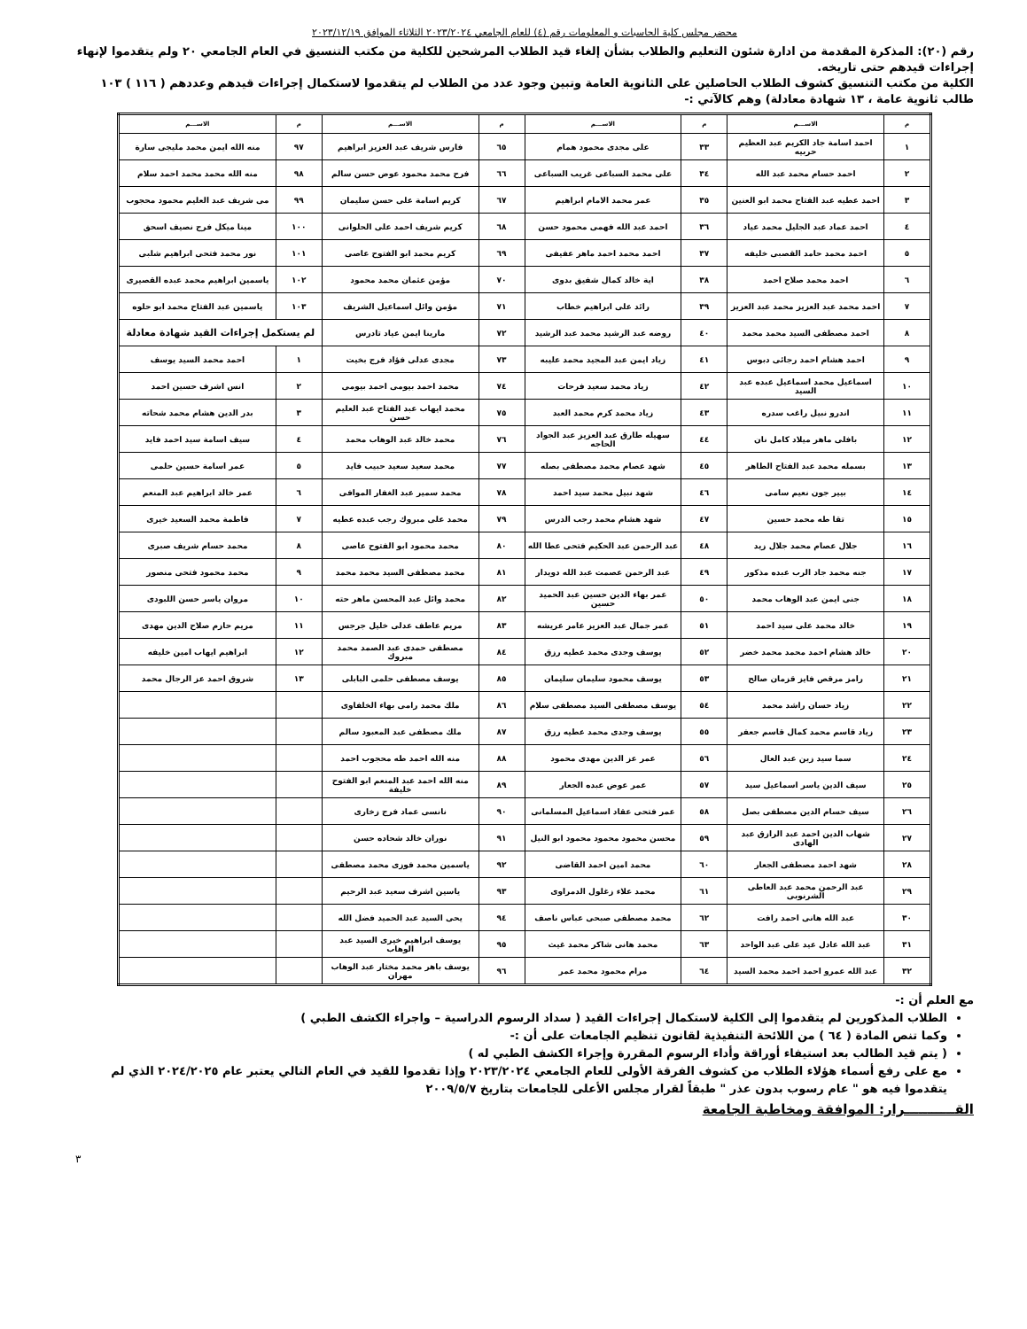محضر مجلس كلية الحاسبات و المعلومات رقم (٤) للعام الجامعي ٢٠٢٣/٢٠٢٤ الثلاثاء الموافق ٢٠٢٣/١٢/١٩
رقم (٢٠): المذكرة المقدمة من ادارة شئون التعليم والطلاب بشأن إلغاء قيد الطلاب المرشحين للكلية من مكتب التنسيق في العام الجامعي ٢٠ ولم يتقدموا لإنهاء إجراءات قيدهم حتى تاريخه.
الكلية من مكتب التنسيق كشوف الطلاب الحاصلين على الثانوية العامة وتبين وجود عدد من الطلاب لم يتقدموا لاستكمال إجراءات قيدهم وعددهم ( ١١٦ ) ١٠٣ طالب ثانوية عامة ، ١٣ شهادة معادلة) وهم كالآتي :-
| م | الاســـم | م | الاســـم | م | الاســـم | م | الاســـم |
| --- | --- | --- | --- | --- | --- | --- | --- |
| ١ | احمد اسامة جاد الكريم عبد العظيم حربيه | ٣٣ | على مجدى محمود همام | ٦٥ | فارس شريف عبد العزيز ابراهيم | ٩٧ | منه الله ايمن محمد مليجى سارة |
| ٢ | احمد حسام محمد عبد الله | ٣٤ | على محمد السباعى غريب السباعى | ٦٦ | فرح محمد محمود عوض حسن سالم | ٩٨ | منه الله محمد محمد احمد سلام |
| ٣ | احمد عطيه عبد الفتاح محمد ابو العنين | ٣٥ | عمر محمد الامام ابراهيم | ٦٧ | كريم اسامة على حسن سليمان | ٩٩ | مى شريف عبد العليم محمود محجوب |
| ٤ | احمد عماد عبد الجليل محمد عياد | ٣٦ | احمد عبد الله فهمى محمود حسن | ٦٨ | كريم شريف احمد على الحلوانى | ١٠٠ | مينا ميكل فرج نصيف اسحق |
| ٥ | احمد محمد حامد القصبى خليفه | ٣٧ | احمد محمد احمد ماهر عفيفى | ٦٩ | كريم محمد ابو الفتوح عاصى | ١٠١ | نور محمد فتحى ابراهيم شلبى |
| ٦ | احمد محمد صلاح احمد | ٣٨ | اية خالد كمال شفيق بدوى | ٧٠ | مؤمن عثمان محمد محمود | ١٠٢ | ياسمين ابراهيم محمد عبده القصيرى |
| ٧ | احمد محمد عبد العزيز محمد عبد العزيز | ٣٩ | رائد على ابراهيم خطاب | ٧١ | مؤمن وائل اسماعيل الشريف | ١٠٣ | ياسمين عبد الفتاح محمد ابو حلوه |
| ٨ | احمد مصطفى السيد محمد محمد | ٤٠ | روضه عبد الرشيد محمد عبد الرشيد | ٧٢ | مارينا ايمن عياد تادرس | لم يستكمل إجراءات القيد شهادة معادلة | |
| ٩ | احمد هشام احمد رجائى دبوس | ٤١ | زياد ايمن عبد المجيد محمد عليبه | ٧٣ | مجدى عدلى فؤاد فرج بخيت | ١ | احمد محمد السيد يوسف |
| ١٠ | اسماعيل محمد اسماعيل عبده عبد السيد | ٤٢ | زياد محمد سعيد فرحات | ٧٤ | محمد احمد بيومى احمد بيومى | ٢ | انس اشرف حسين احمد |
| ١١ | اندرو نبيل راغب سدره | ٤٣ | زياد محمد كرم محمد العبد | ٧٥ | محمد ايهاب عبد الفتاح عبد العليم حسن | ٣ | بدر الدين هشام محمد شحاته |
| ١٢ | بافلى ماهر ميلاد كامل نان | ٤٤ | سهيله طارق عبد العزيز عبد الجواد الحاجه | ٧٦ | محمد خالد عبد الوهاب محمد | ٤ | سيف اسامة سيد احمد فايد |
| ١٣ | بسمله محمد عبد الفتاح الطاهر | ٤٥ | شهد عصام محمد مصطفى بصله | ٧٧ | محمد سعيد سعيد حبيب فايد | ٥ | عمر اسامة حسين حلمى |
| ١٤ | بيير جون نعيم سامى | ٤٦ | شهد نبيل محمد سيد احمد | ٧٨ | محمد سمير عبد الغفار الموافى | ٦ | عمر خالد ابراهيم عبد المنعم |
| ١٥ | تقا طه محمد حسين | ٤٧ | شهد هشام محمد رجب الدرس | ٧٩ | محمد على مبروك رجب عبده عطيه | ٧ | فاطمة محمد السعيد خيرى |
| ١٦ | جلال عصام محمد جلال زيد | ٤٨ | عبد الرحمن عبد الحكيم فتحى عطا الله | ٨٠ | محمد محمود ابو الفتوح عاصى | ٨ | محمد حسام شريف صبرى |
| ١٧ | جنه محمد جاد الرب عبده مذكور | ٤٩ | عبد الرحمن عصمت عبد الله دويدار | ٨١ | محمد مصطفى السيد محمد محمد | ٩ | محمد محمود فتحى منصور |
| ١٨ | جنى ايمن عبد الوهاب محمد | ٥٠ | عمر بهاء الدين حسين عبد الحميد حسين | ٨٢ | محمد وائل عبد المحسن ماهر حته | ١٠ | مروان ياسر حسن اللبودى |
| ١٩ | خالد محمد على سيد احمد | ٥١ | عمر جمال عبد العزيز عامر عريشه | ٨٣ | مريم عاطف عدلى خليل جرجس | ١١ | مريم حازم صلاح الدين مهدى |
| ٢٠ | خالد هشام احمد محمد محمد خضر | ٥٢ | يوسف وجدى محمد عطيه رزق | ٨٤ | مصطفى حمدى عبد الصمد محمد مبروك | ١٢ | ابراهيم ايهاب امين خليفه |
| ٢١ | رامز مرقص فايز قزمان صالح | ٥٣ | يوسف محمود سليمان سليمان | ٨٥ | يوسف مصطفى حلمى البابلى | ١٣ | شروق احمد عز الرجال محمد |
| ٢٢ | زياد حسان راشد محمد | ٥٤ | يوسف مصطفى السيد مصطفى سلام | ٨٦ | ملك محمد رامى بهاء الخلفاوى | | |
| ٢٣ | زياد قاسم محمد كمال قاسم جعفر | ٥٥ | يوسف وجدى محمد عطيه رزق | ٨٧ | ملك مصطفى عبد المعبود سالم | | |
| ٢٤ | سما سيد زين عبد العال | ٥٦ | عمر عز الدين مهدى محمود | ٨٨ | منه الله احمد طه محجوب احمد | | |
| ٢٥ | سيف الدين ياسر اسماعيل سيد | ٥٧ | عمر عوض عبده الجعار | ٨٩ | منه الله احمد عبد المنعم ابو الفتوح خليفة | | |
| ٢٦ | سيف حسام الدين مصطفى بصل | ٥٨ | عمر فتحى عقاد اسماعيل المسلمانى | ٩٠ | نانسى عماد فرج زخارى | | |
| ٢٧ | شهاب الدين احمد عبد الرازق عبد الهادى | ٥٩ | محسن محمود محمود محمود ابو النيل | ٩١ | نوران خالد شحاده حسن | | |
| ٢٨ | شهد احمد مصطفى الجعار | ٦٠ | محمد امين احمد القاضى | ٩٢ | ياسمين محمد فوزى محمد مصطفى | | |
| ٢٩ | عبد الرحمن محمد عبد العاطى الشرنوبى | ٦١ | محمد علاء زغلول الدمراوى | ٩٣ | ياسين اشرف سعيد عبد الرحيم | | |
| ٣٠ | عبد الله هانى احمد رافت | ٦٢ | محمد مصطفى صبحى عباس ناصف | ٩٤ | يحى السيد عبد الحميد فضل الله | | |
| ٣١ | عبد الله عادل عيد على عبد الواحد | ٦٣ | محمد هانى شاكر محمد غيث | ٩٥ | يوسف ابراهيم خيرى السيد عبد الوهاب | | |
| ٣٢ | عبد الله عمرو احمد احمد محمد السيد | ٦٤ | مرام محمود محمد عمر | ٩٦ | يوسف باهر محمد مختار عبد الوهاب مهران | | |
مع العلم أن :-
الطلاب المذكورين لم يتقدموا إلى الكلية لاستكمال إجراءات القيد ( سداد الرسوم الدراسية – واجراء الكشف الطبي )
وكما تنص المادة ( ٦٤ ) من اللائحة التنفيذية لقانون تنظيم الجامعات على أن :-
( يتم قيد الطالب بعد استيفاء أوراقة وأداء الرسوم المقررة وإجراء الكشف الطبي له )
مع على رفع أسماء هؤلاء الطلاب من كشوف الفرقة الأولى للعام الجامعي ٢٠٢٣/٢٠٢٤ وإذا تقدموا للقيد في العام التالي يعتبر عام ٢٠٢٤/٢٠٢٥ الذي لم يتقدموا فيه هو " عام رسوب بدون عذر " طبقاً لقرار مجلس الأعلى للجامعات بتاريخ ٢٠٠٩/٥/٧
القـــــــــــرار: الموافقة ومخاطبة الجامعة
٣